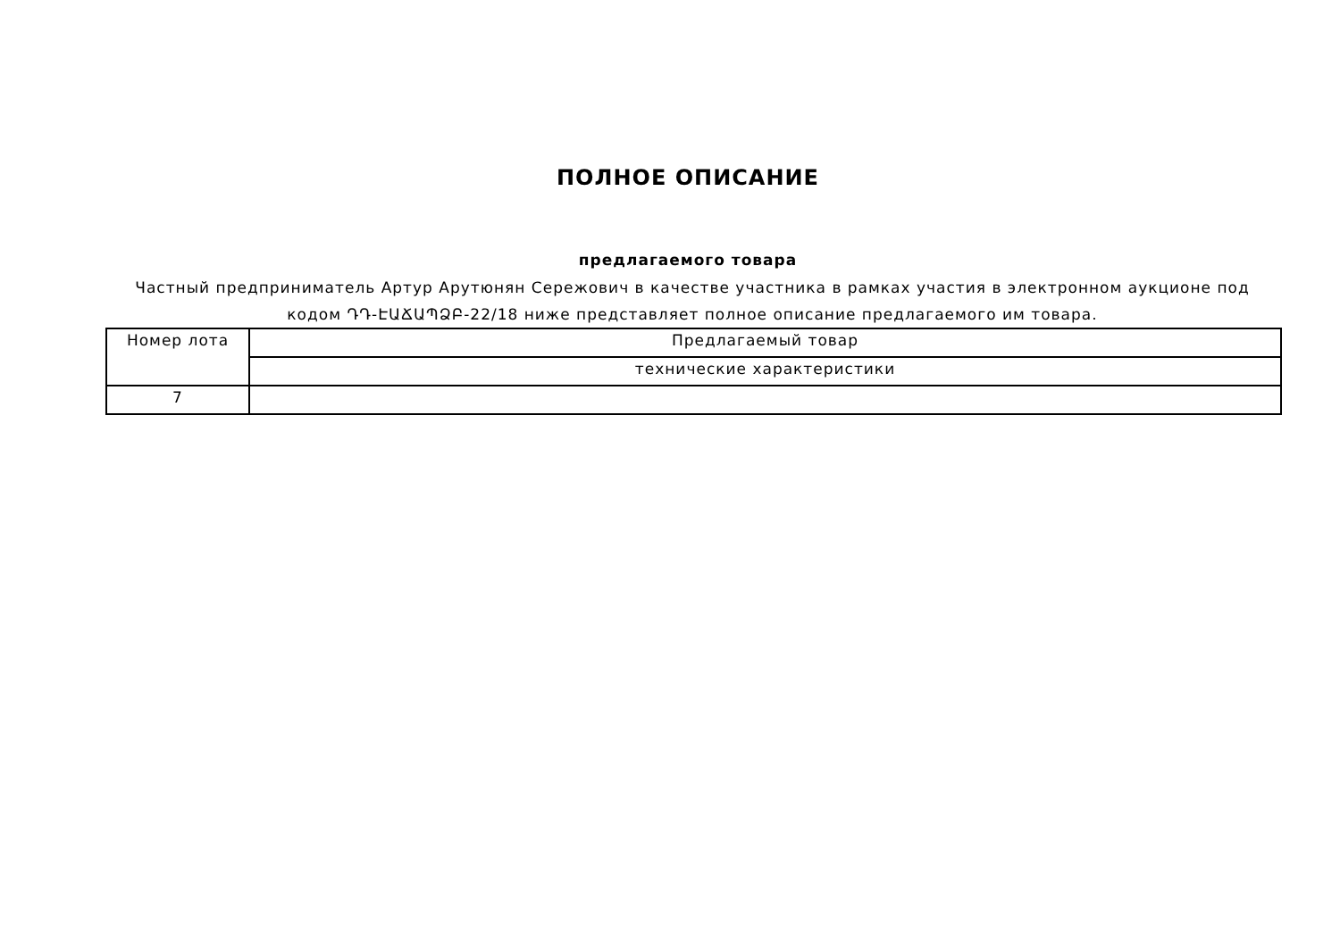ПОЛНОЕ ОПИСАНИЕ
предлагаемого товара
Частный предприниматель Артур Арутюнян Сережович в качестве участника в рамках участия в электронном аукционе под кодом ԴԴ-ԷԱՃԱՊՁԲ-22/18 ниже представляет полное описание предлагаемого им товара.
| Номер лота | Предлагаемый товар |
| | технические характеристики |
| 7 | |